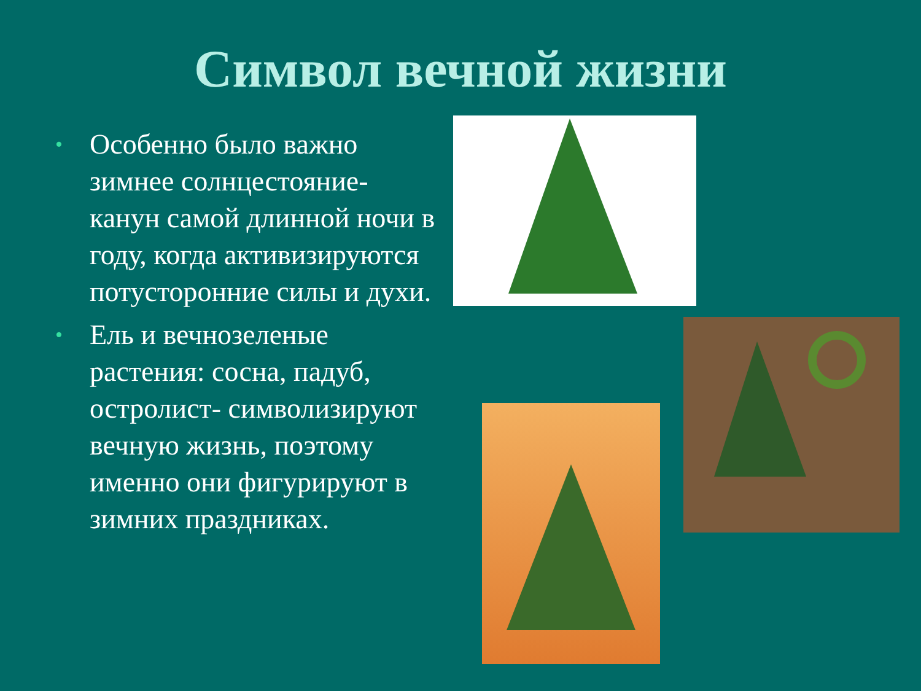Символ вечной жизни
• Особенно было важно зимнее солнцестояние- канун самой длинной ночи в году, когда активизируются потусторонние силы и духи.
• Ель и вечнозеленые растения: сосна, падуб, остролист- символизируют вечную жизнь, поэтому именно они фигурируют в зимних праздниках.